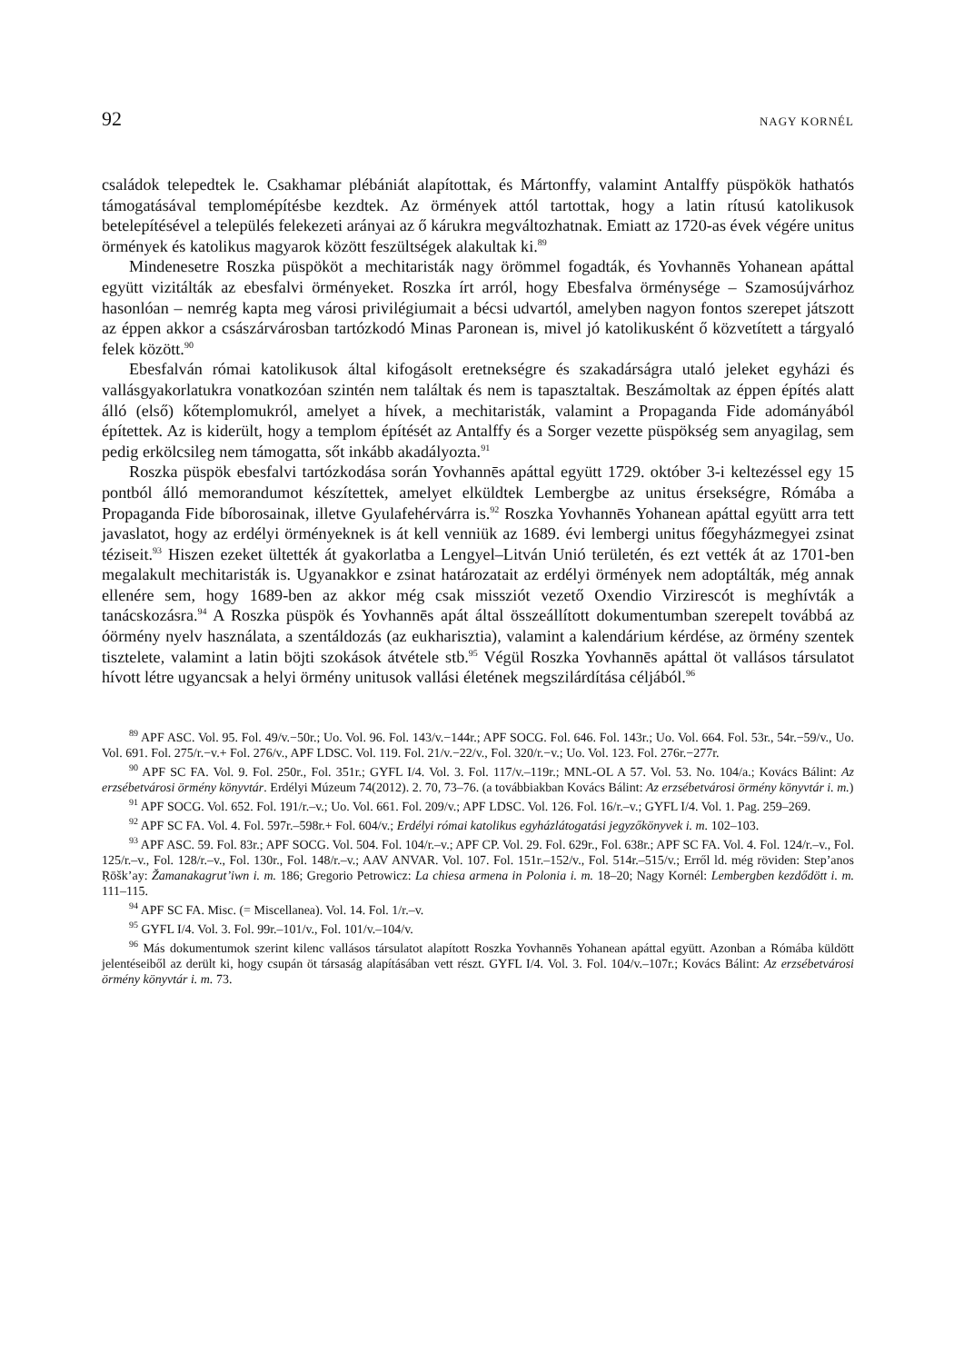92 NAGY KORNÉL
családok telepedtek le. Csakhamar plébániát alapítottak, és Mártonffy, valamint Antalffy püspökök hathatós támogatásával templomépítésbe kezdtek. Az örmények attól tartottak, hogy a latin rítusú katolikusok betelepítésével a település felekezeti arányai az ő kárukra megváltozhatnak. Emiatt az 1720-as évek végére unitus örmények és katolikus magyarok között feszültségek alakultak ki.<sup>89</sup>
Mindenesetre Roszka püspököt a mechitaristák nagy örömmel fogadták, és Yovhannēs Yohanean apáttal együtt vizitálták az ebesfalvi örményeket. Roszka írt arról, hogy Ebesfalva örménysége – Szamosújvárhoz hasonlóan – nemrég kapta meg városi privilégiumait a bécsi udvartól, amelyben nagyon fontos szerepet játszott az éppen akkor a császárvárosban tartózkodó Minas Paronean is, mivel jó katolikusként ő közvetített a tárgyaló felek között.<sup>90</sup>
Ebesfalván római katolikusok által kifogásolt eretnekségre és szakadárságra utaló jeleket egyházi és vallásgyakorlatukra vonatkozóan szintén nem találtak és nem is tapasztaltak. Beszámoltak az éppen építés alatt álló (első) kőtemplomukról, amelyet a hívek, a mechitaristák, valamint a Propaganda Fide adományából építettek. Az is kiderült, hogy a templom építését az Antalffy és a Sorger vezette püspökség sem anyagilag, sem pedig erkölcsileg nem támogatta, sőt inkább akadályozta.<sup>91</sup>
Roszka püspök ebesfalvi tartózkodása során Yovhannēs apáttal együtt 1729. október 3-i keltezéssel egy 15 pontból álló memorandumot készítettek, amelyet elküldtek Lembergbe az unitus érsekségre, Rómába a Propaganda Fide bíborosainak, illetve Gyulafehérvárra is.<sup>92</sup> Roszka Yovhannēs Yohanean apáttal együtt arra tett javaslatot, hogy az erdélyi örményeknek is át kell venniük az 1689. évi lembergi unitus főegyházmegyei zsinat téziseit.<sup>93</sup> Hiszen ezeket ültették át gyakorlatba a Lengyel–Litván Unió területén, és ezt vették át az 1701-ben megalakult mechitaristák is. Ugyanakkor e zsinat határozatait az erdélyi örmények nem adoptálták, még annak ellenére sem, hogy 1689-ben az akkor még csak missziót vezető Oxendio Virzirescót is meghívták a tanácskozásra.<sup>94</sup> A Roszka püspök és Yovhannēs apát által összeállított dokumentumban szerepelt továbbá az óörmény nyelv használata, a szentáldozás (az eukharisztia), valamint a kalendárium kérdése, az örmény szentek tisztelete, valamint a latin böjti szokások átvétele stb.<sup>95</sup> Végül Roszka Yovhannēs apáttal öt vallásos társulatot hívott létre ugyancsak a helyi örmény unitusok vallási életének megszilárdítása céljából.<sup>96</sup>
<sup>89</sup> APF ASC. Vol. 95. Fol. 49/v.−50r.; Uo. Vol. 96. Fol. 143/v.−144r.; APF SOCG. Fol. 646. Fol. 143r.; Uo. Vol. 664. Fol. 53r., 54r.−59/v., Uo. Vol. 691. Fol. 275/r.−v.+ Fol. 276/v., APF LDSC. Vol. 119. Fol. 21/v.−22/v., Fol. 320/r.−v.; Uo. Vol. 123. Fol. 276r.−277r.
<sup>90</sup> APF SC FA. Vol. 9. Fol. 250r., Fol. 351r.; GYFL I/4. Vol. 3. Fol. 117/v.–119r.; MNL-OL A 57. Vol. 53. No. 104/a.; Kovács Bálint: Az erzsébetvárosi örmény könyvtár. Erdélyi Múzeum 74(2012). 2. 70, 73–76. (a továbbiakban Kovács Bálint: Az erzsébetvárosi örmény könyvtár i. m.)
<sup>91</sup> APF SOCG. Vol. 652. Fol. 191/r.–v.; Uo. Vol. 661. Fol. 209/v.; APF LDSC. Vol. 126. Fol. 16/r.–v.; GYFL I/4. Vol. 1. Pag. 259–269.
<sup>92</sup> APF SC FA. Vol. 4. Fol. 597r.–598r.+ Fol. 604/v.; Erdélyi római katolikus egyházlátogatási jegyzőkönyvek i. m. 102–103.
<sup>93</sup> APF ASC. 59. Fol. 83r.; APF SOCG. Vol. 504. Fol. 104/r.–v.; APF CP. Vol. 29. Fol. 629r., Fol. 638r.; APF SC FA. Vol. 4. Fol. 124/r.–v., Fol. 125/r.–v., Fol. 128/r.–v., Fol. 130r., Fol. 148/r.–v.; AAV ANVAR. Vol. 107. Fol. 151r.–152/v., Fol. 514r.–515/v.; Erről ld. még röviden: Step’anos Ṛōšk’ay: Žamanakagrut’iwn i. m. 186; Gregorio Petrowicz: La chiesa armena in Polonia i. m. 18–20; Nagy Kornél: Lembergben kezdődött i. m. 111–115.
<sup>94</sup> APF SC FA. Misc. (= Miscellanea). Vol. 14. Fol. 1/r.–v.
<sup>95</sup> GYFL I/4. Vol. 3. Fol. 99r.–101/v., Fol. 101/v.–104/v.
<sup>96</sup> Más dokumentumok szerint kilenc vallásos társulatot alapított Roszka Yovhannēs Yohanean apáttal együtt. Azonban a Rómába küldött jelentéseiből az derült ki, hogy csupán öt társaság alapításában vett részt. GYFL I/4. Vol. 3. Fol. 104/v.–107r.; Kovács Bálint: Az erzsébetvárosi örmény könyvtár i. m. 73.